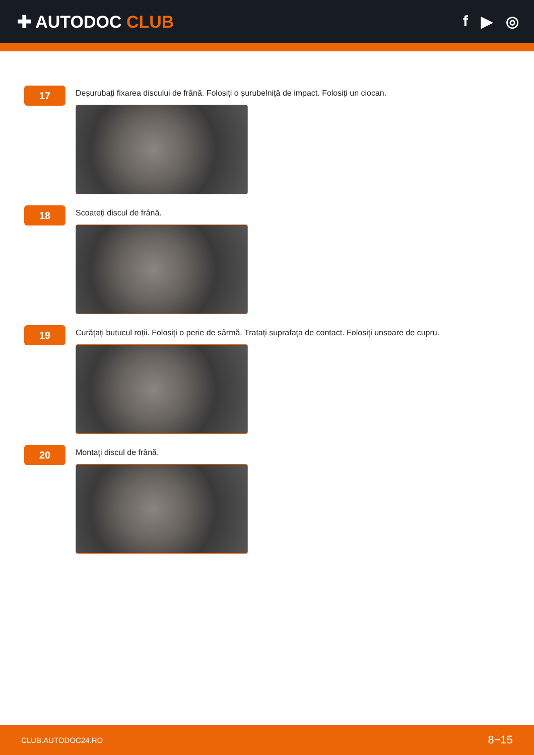✚ AUTODOC CLUB f ▶ ◎
17
Deșurubați fixarea discului de frână. Folosiți o șurubelniță de impact. Folosiți un ciocan.
18
Scoateți discul de frână.
19
Curățați butucul roții. Folosiți o perie de sârmă. Tratați suprafața de contact. Folosiți unsoare de cupru.
20
Montați discul de frână.
CLUB.AUTODOC24.RO 8−15